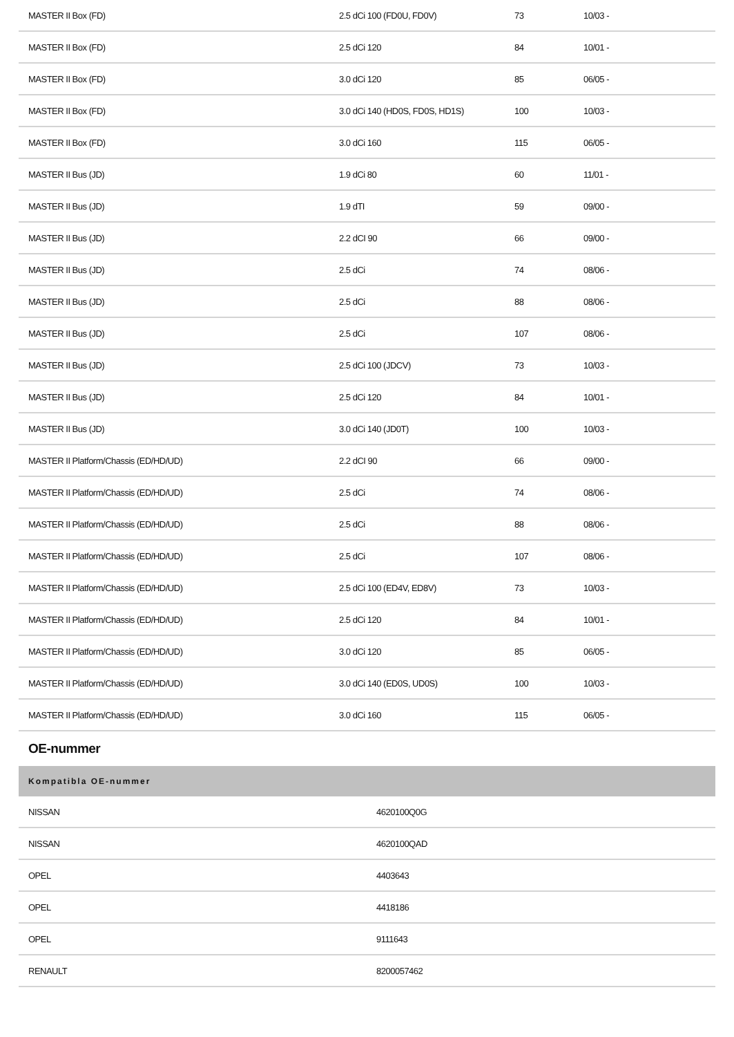| MASTER II Box (FD) | 2.5 dCi 100 (FD0U, FD0V) | 73 | 10/03 - |
| MASTER II Box (FD) | 2.5 dCi 120 | 84 | 10/01 - |
| MASTER II Box (FD) | 3.0 dCi 120 | 85 | 06/05 - |
| MASTER II Box (FD) | 3.0 dCi 140 (HD0S, FD0S, HD1S) | 100 | 10/03 - |
| MASTER II Box (FD) | 3.0 dCi 160 | 115 | 06/05 - |
| MASTER II Bus (JD) | 1.9 dCi 80 | 60 | 11/01 - |
| MASTER II Bus (JD) | 1.9 dTI | 59 | 09/00 - |
| MASTER II Bus (JD) | 2.2 dCI 90 | 66 | 09/00 - |
| MASTER II Bus (JD) | 2.5 dCi | 74 | 08/06 - |
| MASTER II Bus (JD) | 2.5 dCi | 88 | 08/06 - |
| MASTER II Bus (JD) | 2.5 dCi | 107 | 08/06 - |
| MASTER II Bus (JD) | 2.5 dCi 100 (JDCV) | 73 | 10/03 - |
| MASTER II Bus (JD) | 2.5 dCi 120 | 84 | 10/01 - |
| MASTER II Bus (JD) | 3.0 dCi 140 (JD0T) | 100 | 10/03 - |
| MASTER II Platform/Chassis (ED/HD/UD) | 2.2 dCI 90 | 66 | 09/00 - |
| MASTER II Platform/Chassis (ED/HD/UD) | 2.5 dCi | 74 | 08/06 - |
| MASTER II Platform/Chassis (ED/HD/UD) | 2.5 dCi | 88 | 08/06 - |
| MASTER II Platform/Chassis (ED/HD/UD) | 2.5 dCi | 107 | 08/06 - |
| MASTER II Platform/Chassis (ED/HD/UD) | 2.5 dCi 100 (ED4V, ED8V) | 73 | 10/03 - |
| MASTER II Platform/Chassis (ED/HD/UD) | 2.5 dCi 120 | 84 | 10/01 - |
| MASTER II Platform/Chassis (ED/HD/UD) | 3.0 dCi 120 | 85 | 06/05 - |
| MASTER II Platform/Chassis (ED/HD/UD) | 3.0 dCi 140 (ED0S, UD0S) | 100 | 10/03 - |
| MASTER II Platform/Chassis (ED/HD/UD) | 3.0 dCi 160 | 115 | 06/05 - |
OE-nummer
| Kompatibla OE-nummer | |
| --- | --- |
| NISSAN | 4620100Q0G |
| NISSAN | 4620100QAD |
| OPEL | 4403643 |
| OPEL | 4418186 |
| OPEL | 9111643 |
| RENAULT | 8200057462 |